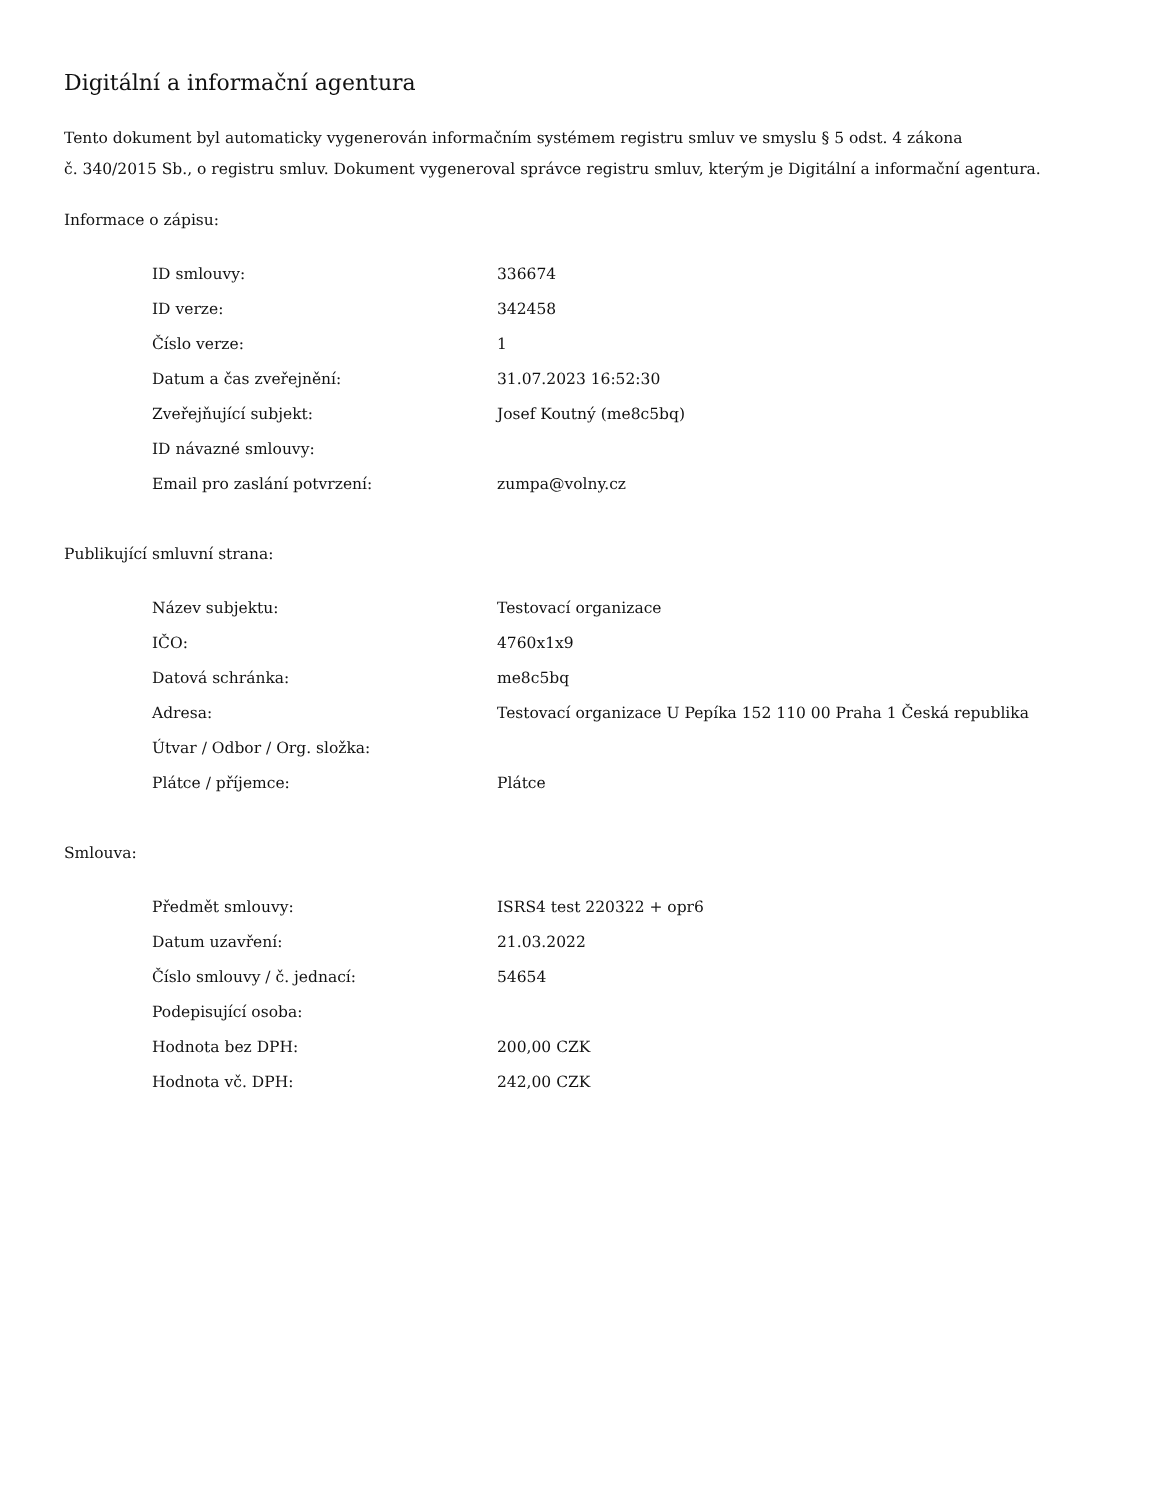Digitální a informační agentura
Tento dokument byl automaticky vygenerován informačním systémem registru smluv ve smyslu § 5 odst. 4 zákona
č. 340/2015 Sb., o registru smluv. Dokument vygeneroval správce registru smluv, kterým je Digitální a informační agentura.
Informace o zápisu:
| ID smlouvy: | 336674 |
| ID verze: | 342458 |
| Číslo verze: | 1 |
| Datum a čas zveřejnění: | 31.07.2023 16:52:30 |
| Zveřejňující subjekt: | Josef Koutný (me8c5bq) |
| ID návazné smlouvy: | |
| Email pro zaslání potvrzení: | zumpa@volny.cz |
Publikující smluvní strana:
| Název subjektu: | Testovací organizace |
| IČO: | 4760x1x9 |
| Datová schránka: | me8c5bq |
| Adresa: | Testovací organizace U Pepíka 152 110 00 Praha 1 Česká republika |
| Útvar / Odbor / Org. složka: | |
| Plátce / příjemce: | Plátce |
Smlouva:
| Předmět smlouvy: | ISRS4 test 220322 + opr6 |
| Datum uzavření: | 21.03.2022 |
| Číslo smlouvy / č. jednací: | 54654 |
| Podepisující osoba: | |
| Hodnota bez DPH: | 200,00 CZK |
| Hodnota vč. DPH: | 242,00 CZK |